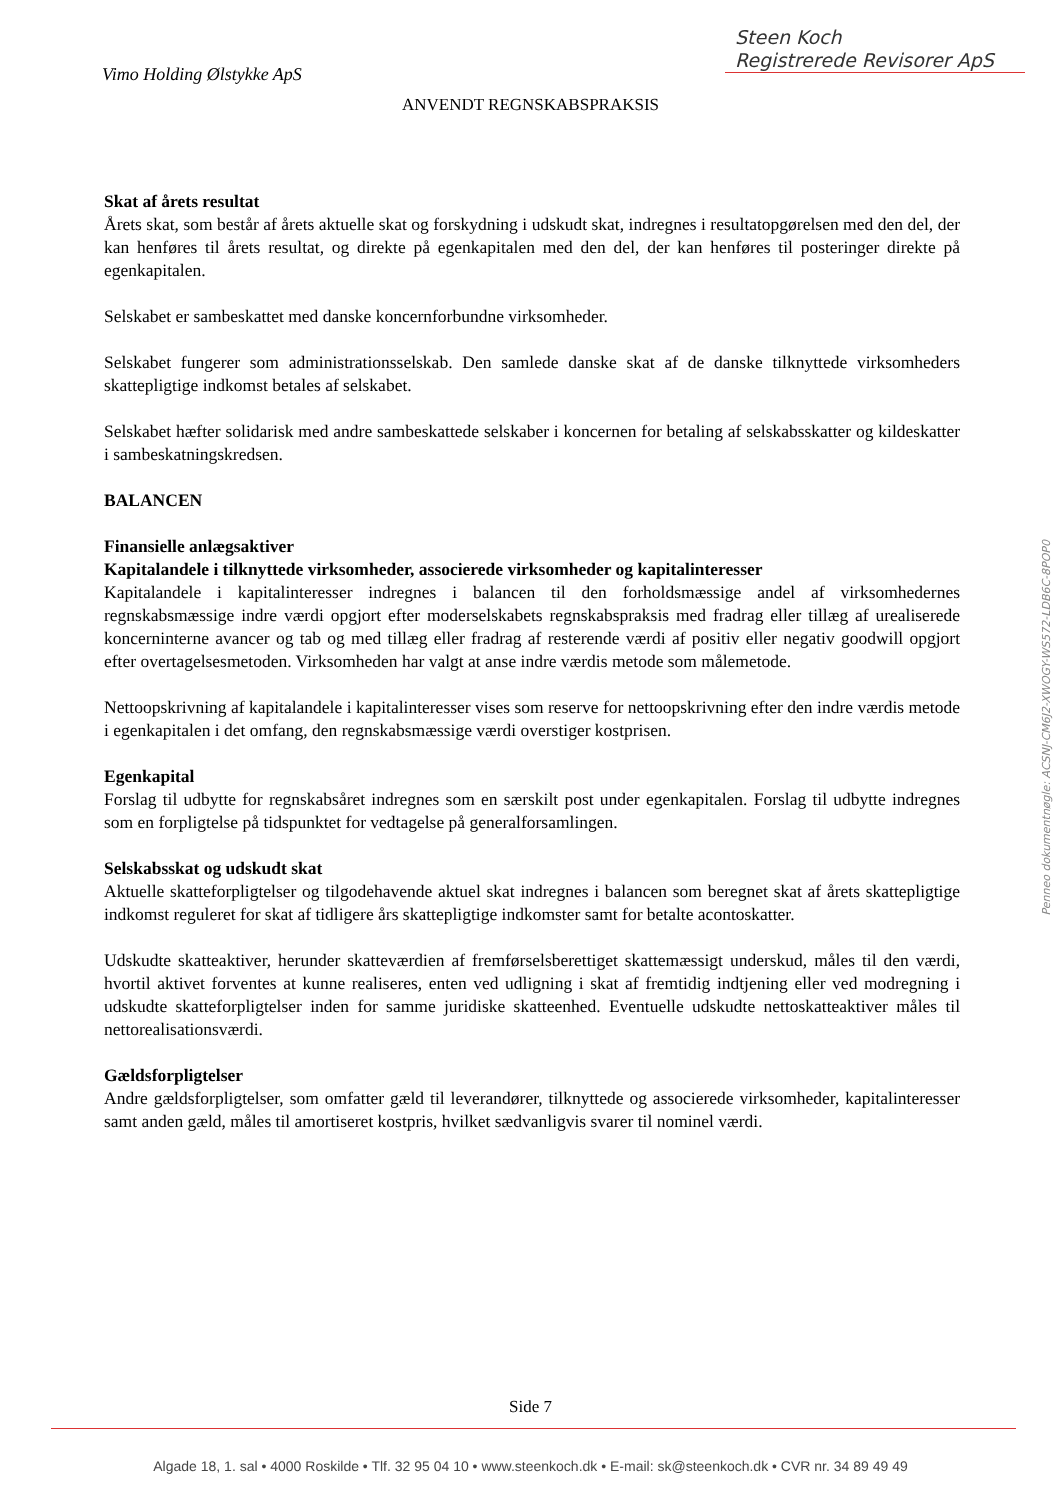Steen Koch
Registrerede Revisorer ApS
Vimo Holding Ølstykke ApS
ANVENDT REGNSKABSPRAKSIS
Skat af årets resultat
Årets skat, som består af årets aktuelle skat og forskydning i udskudt skat, indregnes i resultatopgørelsen med den del, der kan henføres til årets resultat, og direkte på egenkapitalen med den del, der kan henføres til posteringer direkte på egenkapitalen.
Selskabet er sambeskattet med danske koncernforbundne virksomheder.
Selskabet fungerer som administrationsselskab. Den samlede danske skat af de danske tilknyttede virksomheders skattepligtige indkomst betales af selskabet.
Selskabet hæfter solidarisk med andre sambeskattede selskaber i koncernen for betaling af selskabsskatter og kildeskatter i sambeskatningskredsen.
BALANCEN
Finansielle anlægsaktiver
Kapitalandele i tilknyttede virksomheder, associerede virksomheder og kapitalinteresser
Kapitalandele i kapitalinteresser indregnes i balancen til den forholdsmæssige andel af virksomhedernes regnskabsmæssige indre værdi opgjort efter moderselskabets regnskabspraksis med fradrag eller tillæg af urealiserede koncerninterne avancer og tab og med tillæg eller fradrag af resterende værdi af positiv eller negativ goodwill opgjort efter overtagelsesmetoden. Virksomheden har valgt at anse indre værdis metode som målemetode.
Nettoopskrivning af kapitalandele i kapitalinteresser vises som reserve for nettoopskrivning efter den indre værdis metode i egenkapitalen i det omfang, den regnskabsmæssige værdi overstiger kostprisen.
Egenkapital
Forslag til udbytte for regnskabsåret indregnes som en særskilt post under egenkapitalen. Forslag til udbytte indregnes som en forpligtelse på tidspunktet for vedtagelse på generalforsamlingen.
Selskabsskat og udskudt skat
Aktuelle skatteforpligtelser og tilgodehavende aktuel skat indregnes i balancen som beregnet skat af årets skattepligtige indkomst reguleret for skat af tidligere års skattepligtige indkomster samt for betalte acontoskatter.
Udskudte skatteaktiver, herunder skatteværdien af fremførselsberettiget skattemæssigt underskud, måles til den værdi, hvortil aktivet forventes at kunne realiseres, enten ved udligning i skat af fremtidig indtjening eller ved modregning i udskudte skatteforpligtelser inden for samme juridiske skatteenhed. Eventuelle udskudte nettoskatteaktiver måles til nettorealisationsværdi.
Gældsforpligtelser
Andre gældsforpligtelser, som omfatter gæld til leverandører, tilknyttede og associerede virksomheder, kapitalinteresser samt anden gæld, måles til amortiseret kostpris, hvilket sædvanligvis svarer til nominel værdi.
Penneo dokumentnøgle: ACSNJ-CM6J2-XWOGY-WS572-LDB6C-8POP0
Side 7
Algade 18, 1. sal • 4000 Roskilde • Tlf. 32 95 04 10 • www.steenkoch.dk • E-mail: sk@steenkoch.dk • CVR nr. 34 89 49 49